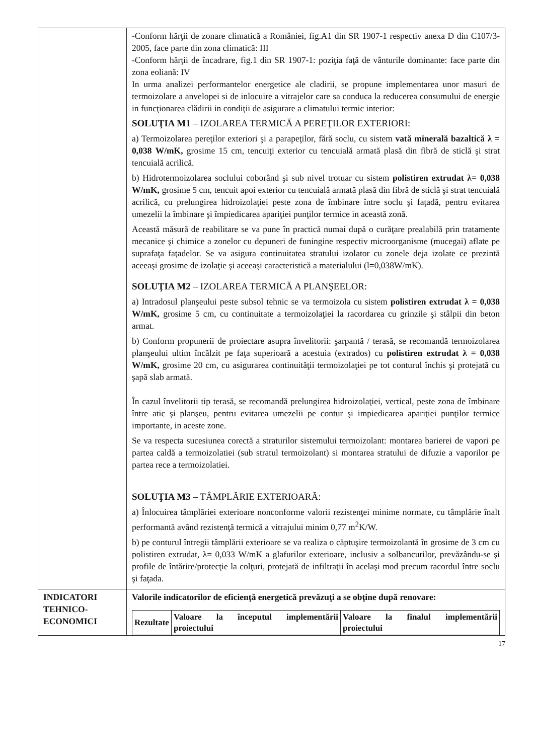| | -Conform hărţii de zonare climatică a României, fig.A1 din SR 1907-1 respectiv anexa D din C107/3-2005, face parte din zona climatică: III -Conform hărţii de încadrare, fig.1 din SR 1907-1: poziţia faţă de vânturile dominante: face parte din zona eoliană: IV In urma analizei performantelor energetice ale cladirii, se propune implementarea unor masuri de termoizolare a anvelopei si de inlocuire a vitrajelor care sa conduca la reducerea consumului de energie in funcţionarea clădirii in condiţii de asigurare a climatului termic interior: SOLUŢIA M1 – IZOLAREA TERMICĂ A PEREŢILOR EXTERIORI: a) Termoizolarea pereţilor exteriori şi a parapeţilor, fără soclu, cu sistem vată minerală bazaltică λ = 0,038 W/mK, grosime 15 cm, tencuiţi exterior cu tencuială armată plasă din fibră de sticlă şi strat tencuială acrilică. b) Hidrotermoizolarea soclului coborând şi sub nivel trotuar cu sistem polistiren extrudat λ= 0,038 W/mK, grosime 5 cm, tencuit apoi exterior cu tencuială armată plasă din fibră de sticlă şi strat tencuială acrilică, cu prelungirea hidroizolaţiei peste zona de îmbinare între soclu şi faţadă, pentru evitarea umezelii la îmbinare şi împiedicarea apariţiei punţilor termice in această zonă. Această măsură de reabilitare se va pune în practică numai după o curăţare prealabilă prin tratamente mecanice şi chimice a zonelor cu depuneri de funingine respectiv microorganisme (mucegai) aflate pe suprafaţa faţadelor. Se va asigura continuitatea stratului izolator cu zonele deja izolate ce prezintă aceeaşi grosime de izolaţie şi aceeaşi caracteristică a materialului (l=0,038W/mK). SOLUŢIA M2 – IZOLAREA TERMICĂ A PLANŞEELOR: a) Intradosul planşeului peste subsol tehnic se va termoizola cu sistem polistiren extrudat λ = 0,038 W/mK, grosime 5 cm, cu continuitate a termoizolaţiei la racordarea cu grinzile şi stâlpii din beton armat. b) Conform propunerii de proiectare asupra învelitorii: şarpantă / terasă, se recomandă termoizolarea planşeului ultim încălzit pe faţa superioară a acestuia (extrados) cu polistiren extrudat λ = 0,038 W/mK, grosime 20 cm, cu asigurarea continuităţii termoizolaţiei pe tot conturul închis şi protejată cu şapă slab armată. În cazul învelitorii tip terasă, se recomandă prelungirea hidroizolaţiei, vertical, peste zona de îmbinare între atic şi planşeu, pentru evitarea umezelii pe contur şi impiedicarea apariţiei punţilor termice importante, in aceste zone. Se va respecta sucesiunea corectă a straturilor sistemului termoizolant: montarea barierei de vapori pe partea caldă a termoizolatiei (sub stratul termoizolant) si montarea stratului de difuzie a vaporilor pe partea rece a termoizolatiei. SOLUŢIA M3 – TÂMPLĂRIE EXTERIOARĂ: a) Înlocuirea tâmplăriei exterioare nonconforme valorii rezistenţei minime normate, cu tâmplărie înalt performantă având rezistenţă termică a vitrajului minim 0,77 m<sup>2</sup>K/W. b) pe conturul întregii tâmplării exterioare se va realiza o căptuşire termoizolantă în grosime de 3 cm cu polistiren extrudat, λ= 0,033 W/mK a glafurilor exterioare, inclusiv a solbancurilor, prevăzându-se şi profile de întărire/protecţie la colţuri, protejată de infiltraţii în acelaşi mod precum racordul între soclu şi faţada. |
| INDICATORI TEHNICO-ECONOMICI | Valorile indicatorilor de eficienţă energetică prevăzuţi a se obţine după renovare: / Rezultate / Valoare la începutul implementării proiectului / Valoare la finalul implementării proiectului / / --- / --- / --- / |
17